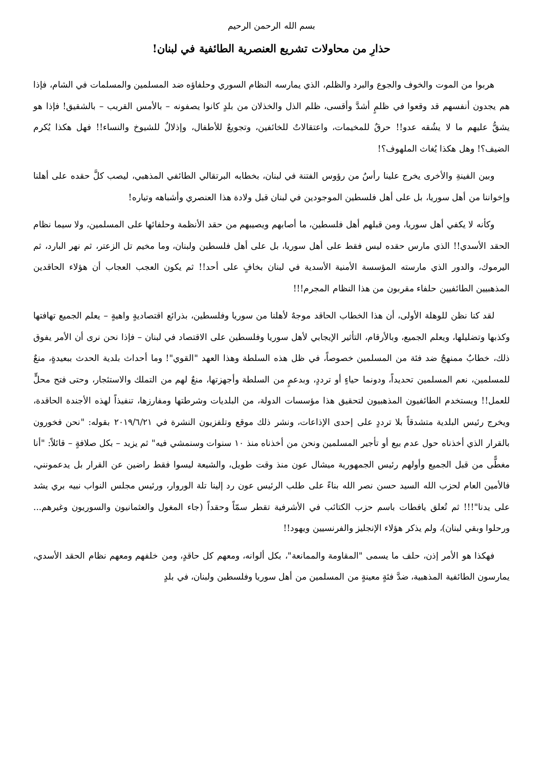بسم الله الرحمن الرحيم
حذارِ من محاولات تشريع العنصرية الطائفية في لبنان!
هربوا من الموت والخوف والجوع والبرد والظلم، الذي يمارسه النظام السوري وحلفاؤه ضد المسلمين والمسلمات في الشام، فإذا هم يجدون أنفسهم قد وقعوا في ظلمٍ أشدَّ وأقسى، ظلم الذل والخذلان من بلدٍ كانوا يصفونه – بالأمس القريب – بالشقيق! فإذا هو يشقُّ عليهم ما لا يشُقه عدو!! حرقٌ للمخيمات، واعتقالاتٌ للخائفين، وتجويعٌ للأطفال، وإذلالٌ للشيوخ والنساء!! فهل هكذا يُكرم الضيف؟! وهل هكذا يُغاث الملهوف؟!
وبين الفينةِ والأخرى يخرج علينا رأسٌ من رؤوس الفتنة في لبنان، بخطابه البرتقالي الطائفي المذهبي، ليصب كلَّ حقده على أهلنا وإخواننا من أهل سوريا، بل على أهل فلسطين الموجودين في لبنان قبل ولادة هذا العنصري وأشباهه وتياره!
وكأنه لا يكفي أهل سوريا، ومن قبلهم أهل فلسطين، ما أصابهم ويصيبهم من حقد الأنظمة وحلفائها على المسلمين، ولا سيما نظام الحقد الأسدي!! الذي مارس حقده ليس فقط على أهل سوريا، بل على أهل فلسطين ولبنان، وما مخيم تل الزعتر، ثم نهر البارد، ثم اليرموك، والدور الذي مارسته المؤسسة الأمنية الأسدية في لبنان بخافٍ على أحد!! ثم يكون العجب العجاب أن هؤلاء الحاقدين المذهبيين الطائفيين حلفاء مقربون من هذا النظام المجرم!!!
لقد كنا نظن للوهلة الأولى، أن هذا الخطاب الحاقد موجهٌ لأهلنا من سوريا وفلسطين، بذرائع اقتصاديةٍ واهيةٍ – يعلم الجميع تهافتها وكذبها وتضليلها، ويعلم الجميع، وبالأرقام، التأثير الإيجابي لأهل سوريا وفلسطين على الاقتصاد في لبنان – فإذا نحن نرى أن الأمر يفوق ذلك، خطابٌ ممنهجٌ ضد فئة من المسلمين خصوصاً، في ظل هذه السلطة وهذا العهد "القوي"! وما أحداث بلدية الحدث ببعيدةٍ، منعٌ للمسلمين، نعم المسلمين تحديداً، ودونما حياءٍ أو ترددٍ، وبدعمٍ من السلطة وأجهزتها، منعٌ لهم من التملك والاستئجار، وحتى فتح محلٍّ للعمل!! ويستخدم الطائفيون المذهبيون لتحقيق هذا مؤسسات الدولة، من البلديات وشرطتها ومفارزها، تنفيذاً لهذه الأجندة الحاقدة، ويخرج رئيس البلدية متشدقاً بلا ترددٍ على إحدى الإذاعات، ونشر ذلك موقع وتلفزيون النشرة في ٢٠١٩/٦/٢١ بقوله: "نحن فخورون بالقرار الذي أخذناه حول عدم بيع أو تأجير المسلمين ونحن من أخذناه منذ ١٠ سنوات وسنمشي فيه" ثم يزيد – بكل صلافةٍ – قائلاً: "أنا مغطًّى من قبل الجميع وأولهم رئيس الجمهورية ميشال عون منذ وقت طويل، والشيعة ليسوا فقط راضين عن القرار بل يدعمونني، فالأمين العام لحزب الله السيد حسن نصر الله بناءً على طلب الرئيس عون رد إلينا تلة الوروار، ورئيس مجلس النواب نبيه بري يشد على يدنا"!!! ثم تُعلق يافطات باسم حزب الكتائب في الأشرفية تقطر سمّاً وحقداً (جاء المغول والعثمانيون والسوريون وغيرهم... ورحلوا وبقي لبنان)، ولم يذكر هؤلاء الإنجليز والفرنسيين ويهود!!
فهكذا هو الأمر إذن، حلف ما يسمى "المقاومة والممانعة"، بكل ألوانه، ومعهم كل حاقدٍ، ومن خلفهم ومعهم نظام الحقد الأسدي، يمارسون الطائفية المذهبية، ضدَّ فئةٍ معينةٍ من المسلمين من أهل سوريا وفلسطين ولبنان، في بلدٍ